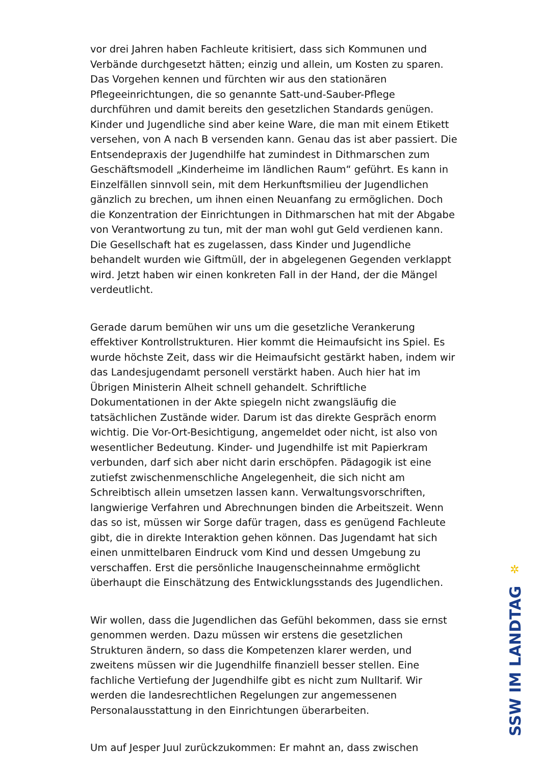vor drei Jahren haben Fachleute kritisiert, dass sich Kommunen und Verbände durchgesetzt hätten; einzig und allein, um Kosten zu sparen. Das Vorgehen kennen und fürchten wir aus den stationären Pflegeeinrichtungen, die so genannte Satt-und-Sauber-Pflege durchführen und damit bereits den gesetzlichen Standards genügen. Kinder und Jugendliche sind aber keine Ware, die man mit einem Etikett versehen, von A nach B versenden kann. Genau das ist aber passiert. Die Entsendepraxis der Jugendhilfe hat zumindest in Dithmarschen zum Geschäftsmodell „Kinderheime im ländlichen Raum“ geführt. Es kann in Einzelfällen sinnvoll sein, mit dem Herkunftsmilieu der Jugendlichen gänzlich zu brechen, um ihnen einen Neuanfang zu ermöglichen. Doch die Konzentration der Einrichtungen in Dithmarschen hat mit der Abgabe von Verantwortung zu tun, mit der man wohl gut Geld verdienen kann. Die Gesellschaft hat es zugelassen, dass Kinder und Jugendliche behandelt wurden wie Giftmüll, der in abgelegenen Gegenden verklappt wird. Jetzt haben wir einen konkreten Fall in der Hand, der die Mängel verdeutlicht.
Gerade darum bemühen wir uns um die gesetzliche Verankerung effektiver Kontrollstrukturen. Hier kommt die Heimaufsicht ins Spiel. Es wurde höchste Zeit, dass wir die Heimaufsicht gestärkt haben, indem wir das Landesjugendamt personell verstärkt haben. Auch hier hat im Übrigen Ministerin Alheit schnell gehandelt. Schriftliche Dokumentationen in der Akte spiegeln nicht zwangsläufig die tatsächlichen Zustände wider. Darum ist das direkte Gespräch enorm wichtig. Die Vor-Ort-Besichtigung, angemeldet oder nicht, ist also von wesentlicher Bedeutung. Kinder- und Jugendhilfe ist mit Papierkram verbunden, darf sich aber nicht darin erschöpfen. Pädagogik ist eine zutiefst zwischenmenschliche Angelegenheit, die sich nicht am Schreibtisch allein umsetzen lassen kann. Verwaltungsvorschriften, langwierige Verfahren und Abrechnungen binden die Arbeitszeit. Wenn das so ist, müssen wir Sorge dafür tragen, dass es genügend Fachleute gibt, die in direkte Interaktion gehen können. Das Jugendamt hat sich einen unmittelbaren Eindruck vom Kind und dessen Umgebung zu verschaffen. Erst die persönliche Inaugenscheinnahme ermöglicht überhaupt die Einschätzung des Entwicklungsstands des Jugendlichen.
Wir wollen, dass die Jugendlichen das Gefühl bekommen, dass sie ernst genommen werden. Dazu müssen wir erstens die gesetzlichen Strukturen ändern, so dass die Kompetenzen klarer werden, und zweitens müssen wir die Jugendhilfe finanziell besser stellen. Eine fachliche Vertiefung der Jugendhilfe gibt es nicht zum Nulltarif. Wir werden die landesrechtlichen Regelungen zur angemessenen Personalausstattung in den Einrichtungen überarbeiten.
Um auf Jesper Juul zurückzukommen: Er mahnt an, dass zwischen
✲
SSW IM LANDTAG